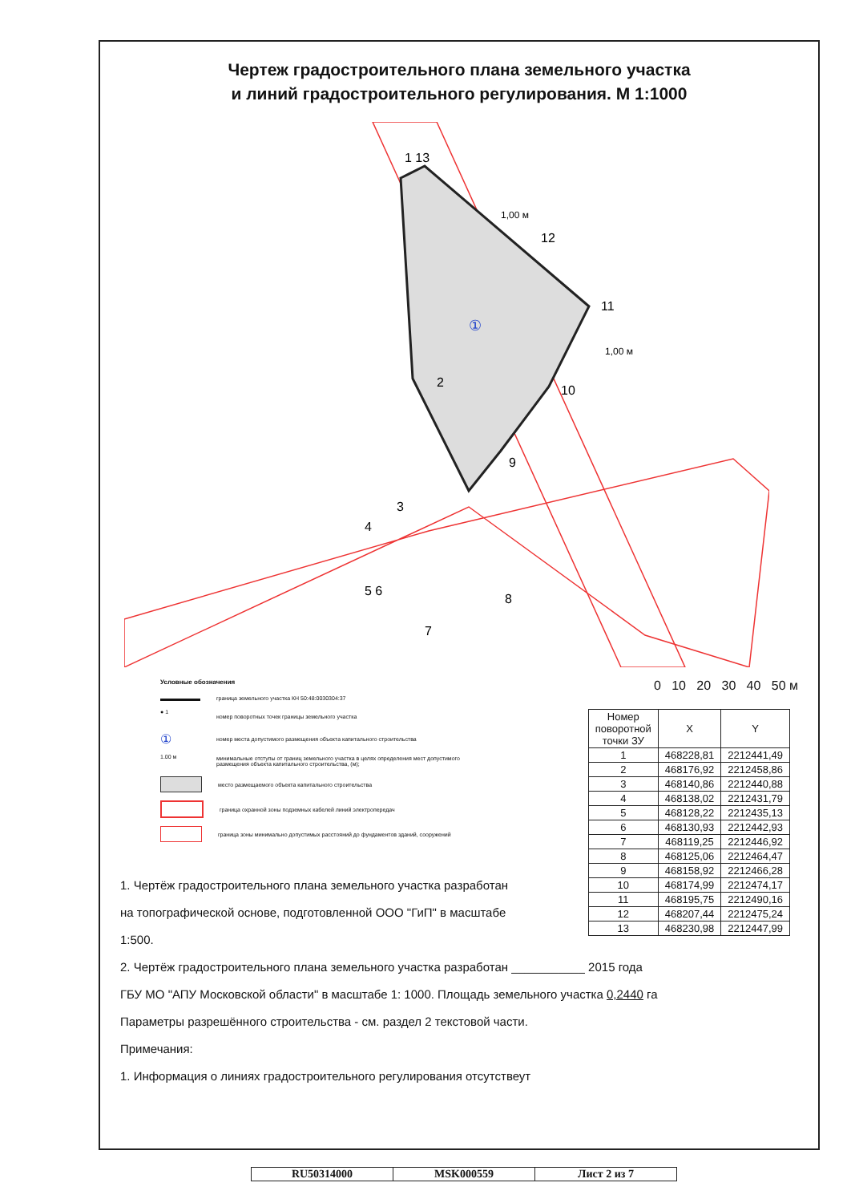Чертеж градостроительного плана земельного участка
и линий градостроительного регулирования. М 1:1000
1 13
12
11
10
9
2
3
4
5 6
7
8
①
1,00 м
1,00 м
Условные обозначения
граница земельного участка КН 50:48:0030304:37
● 1 номер поворотных точек границы земельного участка
① номер места допустимого размещения объекта капитального строительства
1.00 м минимальные отступы от границ земельного участка в целях определения мест допустимого размещения объекта капитального строительства, (м);
место размещаемого объекта капитального строительства
граница охранной зоны подземных кабелей линий электропередач
граница зоны минимально допустимых расстояний до фундаментов зданий, сооружений
0 10 20 30 40 50 м
| Номер поворотной точки ЗУ | X | Y |
| --- | --- | --- |
| 1 | 468228,81 | 2212441,49 |
| 2 | 468176,92 | 2212458,86 |
| 3 | 468140,86 | 2212440,88 |
| 4 | 468138,02 | 2212431,79 |
| 5 | 468128,22 | 2212435,13 |
| 6 | 468130,93 | 2212442,93 |
| 7 | 468119,25 | 2212446,92 |
| 8 | 468125,06 | 2212464,47 |
| 9 | 468158,92 | 2212466,28 |
| 10 | 468174,99 | 2212474,17 |
| 11 | 468195,75 | 2212490,16 |
| 12 | 468207,44 | 2212475,24 |
| 13 | 468230,98 | 2212447,99 |
1. Чертёж градостроительного плана земельного участка разработан на топографической основе, подготовленной ООО "ГиП" в масштабе 1:500.
2. Чертёж градостроительного плана земельного участка разработан ___________ 2015 года
ГБУ МО "АПУ Московской области" в масштабе 1: 1000. Площадь земельного участка 0,2440 га
Параметры разрешённого строительства - см. раздел 2 текстовой части.
Примечания:
1. Информация о линиях градостроительного регулирования отсутствеут
RU50314000 MSK000559 Лист 2 из 7